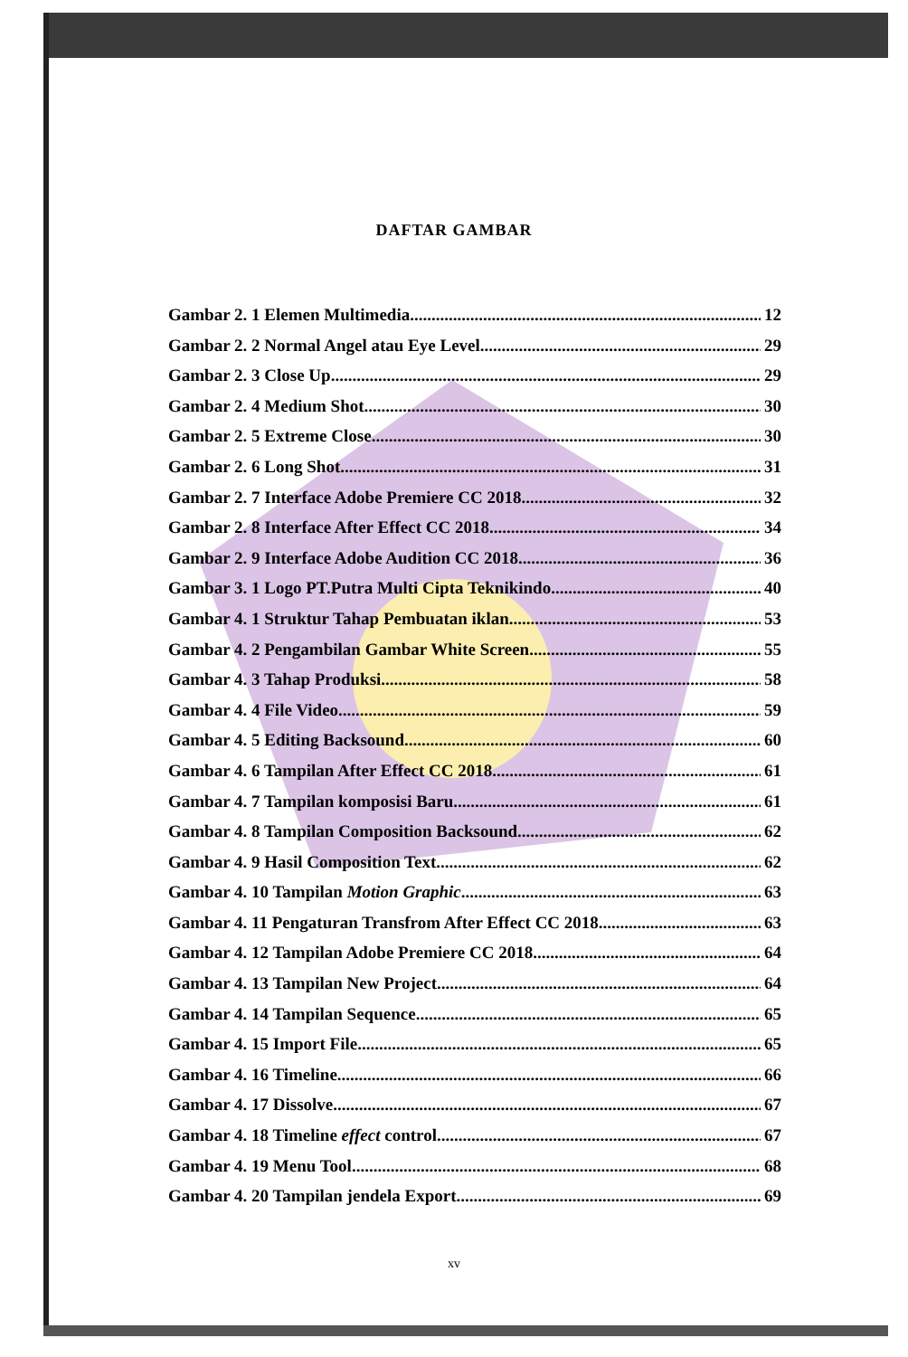DAFTAR GAMBAR
Gambar 2. 1 Elemen Multimedia 12
Gambar 2. 2 Normal Angel atau Eye Level 29
Gambar 2. 3 Close Up 29
Gambar 2. 4 Medium Shot 30
Gambar 2. 5 Extreme Close 30
Gambar 2. 6 Long Shot 31
Gambar 2. 7 Interface Adobe Premiere CC 2018 32
Gambar 2. 8 Interface After Effect CC 2018 34
Gambar 2. 9 Interface Adobe Audition CC 2018 36
Gambar 3. 1 Logo PT.Putra Multi Cipta Teknikindo 40
Gambar 4. 1 Struktur Tahap Pembuatan iklan 53
Gambar 4. 2 Pengambilan Gambar White Screen 55
Gambar 4. 3 Tahap Produksi 58
Gambar 4. 4 File Video 59
Gambar 4. 5 Editing Backsound 60
Gambar 4. 6 Tampilan After Effect CC 2018 61
Gambar 4. 7 Tampilan komposisi Baru 61
Gambar 4. 8 Tampilan Composition Backsound 62
Gambar 4. 9 Hasil Composition Text 62
Gambar 4. 10 Tampilan Motion Graphic 63
Gambar 4. 11 Pengaturan Transfrom After Effect CC 2018 63
Gambar 4. 12 Tampilan Adobe Premiere CC 2018 64
Gambar 4. 13 Tampilan New Project 64
Gambar 4. 14 Tampilan Sequence 65
Gambar 4. 15 Import File 65
Gambar 4. 16 Timeline 66
Gambar 4. 17 Dissolve 67
Gambar 4. 18 Timeline effect control 67
Gambar 4. 19 Menu Tool 68
Gambar 4. 20 Tampilan jendela Export 69
xv